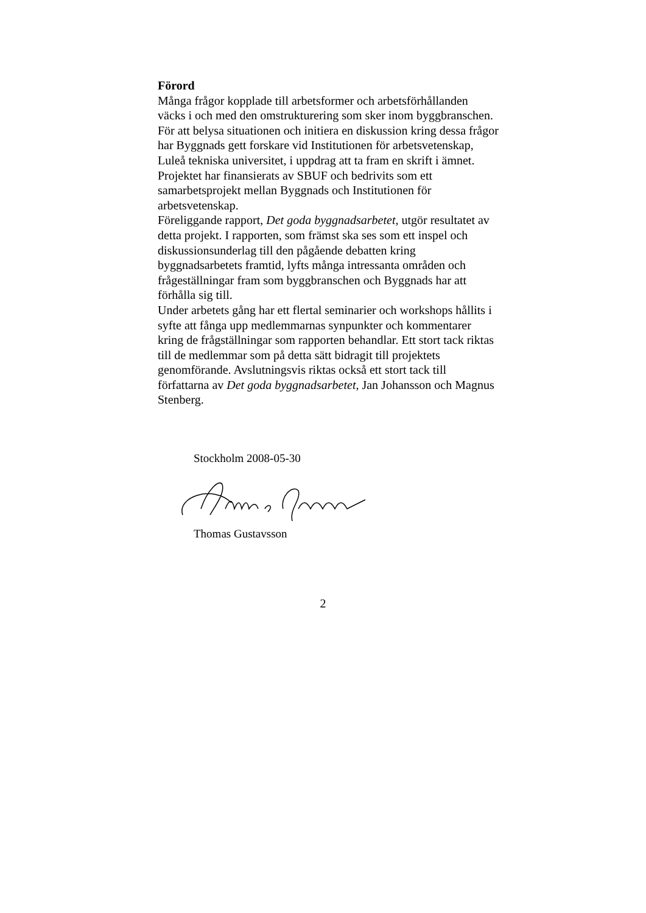Förord
Många frågor kopplade till arbetsformer och arbetsförhållanden väcks i och med den omstrukturering som sker inom byggbranschen. För att belysa situationen och initiera en diskussion kring dessa frågor har Byggnads gett forskare vid Institutionen för arbetsvetenskap, Luleå tekniska universitet, i uppdrag att ta fram en skrift i ämnet. Projektet har finansierats av SBUF och bedrivits som ett samarbetsprojekt mellan Byggnads och Institutionen för arbetsvetenskap.
Föreliggande rapport, Det goda byggnadsarbetet, utgör resultatet av detta projekt. I rapporten, som främst ska ses som ett inspel och diskussionsunderlag till den pågående debatten kring byggnadsarbetets framtid, lyfts många intressanta områden och frågeställningar fram som byggbranschen och Byggnads har att förhålla sig till.
Under arbetets gång har ett flertal seminarier och workshops hållits i syfte att fånga upp medlemmarnas synpunkter och kommentarer kring de frågställningar som rapporten behandlar. Ett stort tack riktas till de medlemmar som på detta sätt bidragit till projektets genomförande. Avslutningsvis riktas också ett stort tack till författarna av Det goda byggnadsarbetet, Jan Johansson och Magnus Stenberg.
Stockholm 2008-05-30
Thomas Gustavsson
2